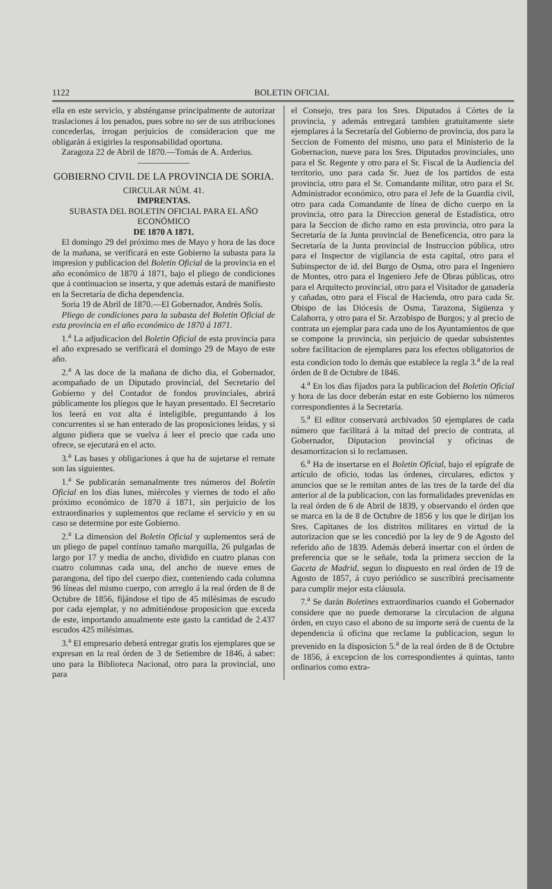1122 BOLETIN OFICIAL
ella en este servicio, y absténganse principalmente de autorizar traslaciones á los penados, pues sobre no ser de sus atribuciones concederlas, irrogan perjuicios de consideracion que me obligarán á exigirles la responsabilidad oportuna.
Zaragoza 22 de Abril de 1870.—Tomás de A. Arderius.
——————
GOBIERNO CIVIL DE LA PROVINCIA DE SORIA.
CIRCULAR NÚM. 41.
IMPRENTAS.
SUBASTA DEL BOLETIN OFICIAL PARA EL AÑO ECONÓMICO
DE 1870 A 1871.
El domingo 29 del próximo mes de Mayo y hora de las doce de la mañana, se verificará en este Gobierno la subasta para la impresion y publicacion del Boletin Oficial de la provincia en el año económico de 1870 á 1871, bajo el pliego de condiciones que á continuacion se inserta, y que además estará de manifiesto en la Secretaría de dicha dependencia.
Soria 19 de Abril de 1870.—El Gobernador, Andrés Solís.
Pliego de condiciones para la subasta del Boletin Oficial de esta provincia en el año económico de 1870 á 1871.
1.<sup>a</sup> La adjudicacion del Boletin Oficial de esta provincia para el año expresado se verificará el domingo 29 de Mayo de este año.
2.<sup>a</sup> A las doce de la mañana de dicho dia, el Gobernador, acompañado de un Diputado provincial, del Secretario del Gobierno y del Contador de fondos provinciales, abrirá públicamente los pliegos que le hayan presentado. El Secretario los leerá en voz alta é inteligible, preguntando á los concurrentes si se han enterado de las proposiciones leidas, y si alguno pidiera que se vuelva á leer el precio que cada uno ofrece, se ejecutará en el acto.
3.<sup>a</sup> Las bases y obligaciones á que ha de sujetarse el remate son las siguientes.
1.<sup>a</sup> Se publicarán semanalmente tres números del Boletin Oficial en los dias lunes, miércoles y viernes de todo el año próximo económico de 1870 á 1871, sin perjuicio de los extraordinarios y suplementos que reclame el servicio y en su caso se determine por este Gobierno.
2.<sup>a</sup> La dimension del Boletin Oficial y suplementos será de un pliego de papel contínuo tamaño marquilla, 26 pulgadas de largo por 17 y media de ancho, dividido en cuatro planas con cuatro columnas cada una, del ancho de nueve emes de parangona, del tipo del cuerpo diez, conteniendo cada columna 96 líneas del mismo cuerpo, con arreglo á la real órden de 8 de Octubre de 1856, fijándose el tipo de 45 milésimas de escudo por cada ejemplar, y no admitiéndose proposicion que exceda de este, importando anualmente este gasto la cantidad de 2.437 escudos 425 milésimas.
3.<sup>a</sup> El empresario deberá entregar gratis los ejemplares que se expresan en la real órden de 3 de Setiembre de 1846, á saber: uno para la Biblioteca Nacional, otro para la provincial, uno para
el Consejo, tres para los Sres. Diputados á Córtes de la provincia, y además entregará tambien gratuitamente siete ejemplares á la Secretaría del Gobierno de provincia, dos para la Seccion de Fomento del mismo, uno para el Ministerio de la Gobernacion, nueve para los Sres. Diputados provinciales, uno para el Sr. Regente y otro para el Sr. Fiscal de la Audiencia del territorio, uno para cada Sr. Juez de los partidos de esta provincia, otro para el Sr. Comandante militar, otro para el Sr. Administrador económico, otro para el Jefe de la Guardia civil, otro para cada Comandante de línea de dicho cuerpo en la provincia, otro para la Direccion general de Estadística, otro para la Seccion de dicho ramo en esta provincia, otro para la Secretaría de la Junta provincial de Beneficencia, otro para la Secretaría de la Junta provincial de Instruccion pública, otro para el Inspector de vigilancia de esta capital, otro para el Subinspector de id. del Burgo de Osma, otro para el Ingeniero de Montes, otro para el Ingeniero Jefe de Obras públicas, otro para el Arquitecto provincial, otro para el Visitador de ganadería y cañadas, otro para el Fiscal de Hacienda, otro para cada Sr. Obispo de las Diócesis de Osma, Tarazona, Sigüenza y Calahorra, y otro para el Sr. Arzobispo de Burgos; y al precio de contrata un ejemplar para cada uno de los Ayuntamientos de que se compone la provincia, sin perjuicio de quedar subsistentes sobre facilitacion de ejemplares para los efectos obligatorios de esta condicion todo lo demás que establece la regla 3.<sup>a</sup> de la real órden de 8 de Octubre de 1846.
4.<sup>a</sup> En los dias fijados para la publicacion del Boletin Oficial y hora de las doce deberán estar en este Gobierno los números correspondientes á la Secretaría.
5.<sup>a</sup> El editor conservará archivados 50 ejemplares de cada número que facilitará á la mitad del precio de contrata, al Gobernador, Diputacion provincial y oficinas de desamortizacion si lo reclamasen.
6.<sup>a</sup> Ha de insertarse en el Boletin Oficial, bajo el epígrafe de artículo de oficio, todas las órdenes, circulares, edictos y anuncios que se le remitan antes de las tres de la tarde del dia anterior al de la publicacion, con las formalidades prevenidas en la real órden de 6 de Abril de 1839, y observando el órden que se marca en la de 8 de Octubre de 1856 y los que le dirijan los Sres. Capitanes de los distritos militares en virtud de la autorizacion que se les concedió por la ley de 9 de Agosto del referido año de 1839. Además deberá insertar con el órden de preferencia que se le señale, toda la primera seccion de la Gaceta de Madrid, segun lo dispuesto en real órden de 19 de Agosto de 1857, á cuyo periódico se suscribirá precisamente para cumplir mejor esta cláusula.
7.<sup>a</sup> Se darán Boletines extraordinarios cuando el Gobernador considere que no puede demorarse la circulacion de alguna órden, en cuyo caso el abono de su importe será de cuenta de la dependencia ú oficina que reclame la publicacion, segun lo prevenido en la disposicion 5.<sup>a</sup> de la real órden de 8 de Octubre de 1856, á excepcion de los correspondientes á quintas, tanto ordinarios como extra-